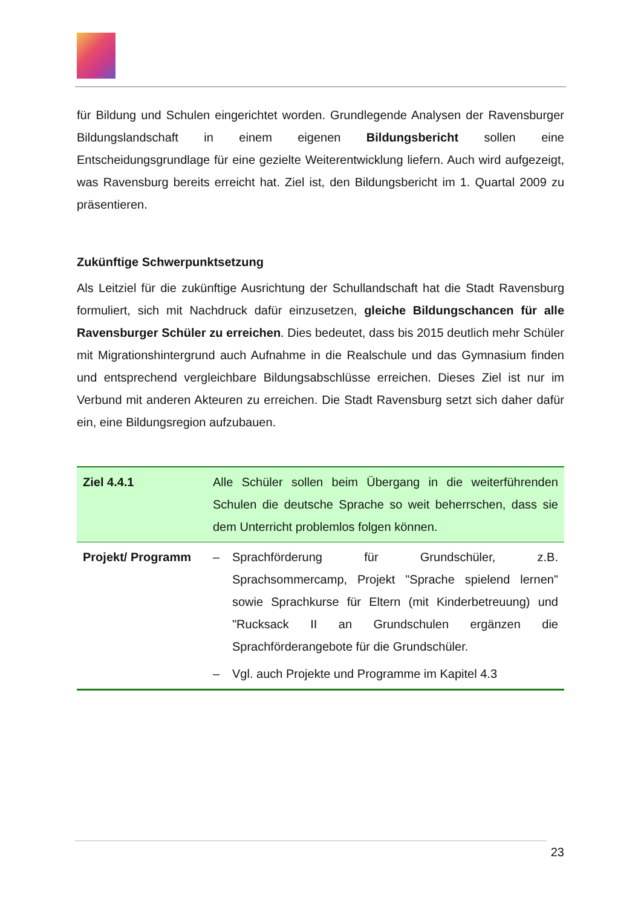für Bildung und Schulen eingerichtet worden. Grundlegende Analysen der Ravensburger Bildungslandschaft in einem eigenen Bildungsbericht sollen eine Entscheidungsgrundlage für eine gezielte Weiterentwicklung liefern. Auch wird aufgezeigt, was Ravensburg bereits erreicht hat. Ziel ist, den Bildungsbericht im 1. Quartal 2009 zu präsentieren.
Zukünftige Schwerpunktsetzung
Als Leitziel für die zukünftige Ausrichtung der Schullandschaft hat die Stadt Ravensburg formuliert, sich mit Nachdruck dafür einzusetzen, gleiche Bildungschancen für alle Ravensburger Schüler zu erreichen. Dies bedeutet, dass bis 2015 deutlich mehr Schüler mit Migrationshintergrund auch Aufnahme in die Realschule und das Gymnasium finden und entsprechend vergleichbare Bildungsabschlüsse erreichen. Dieses Ziel ist nur im Verbund mit anderen Akteuren zu erreichen. Die Stadt Ravensburg setzt sich daher dafür ein, eine Bildungsregion aufzubauen.
| Ziel 4.4.1 | Alle Schüler sollen beim Übergang in die weiterführenden Schulen die deutsche Sprache so weit beherrschen, dass sie dem Unterricht problemlos folgen können. |
| Projekt/ Programm | – Sprachförderung für Grundschüler, z.B. Sprachsommercamp, Projekt "Sprache spielend lernen" sowie Sprachkurse für Eltern (mit Kinderbetreuung) und "Rucksack II an Grundschulen ergänzen die Sprachförderangebote für die Grundschüler. – Vgl. auch Projekte und Programme im Kapitel 4.3 |
23